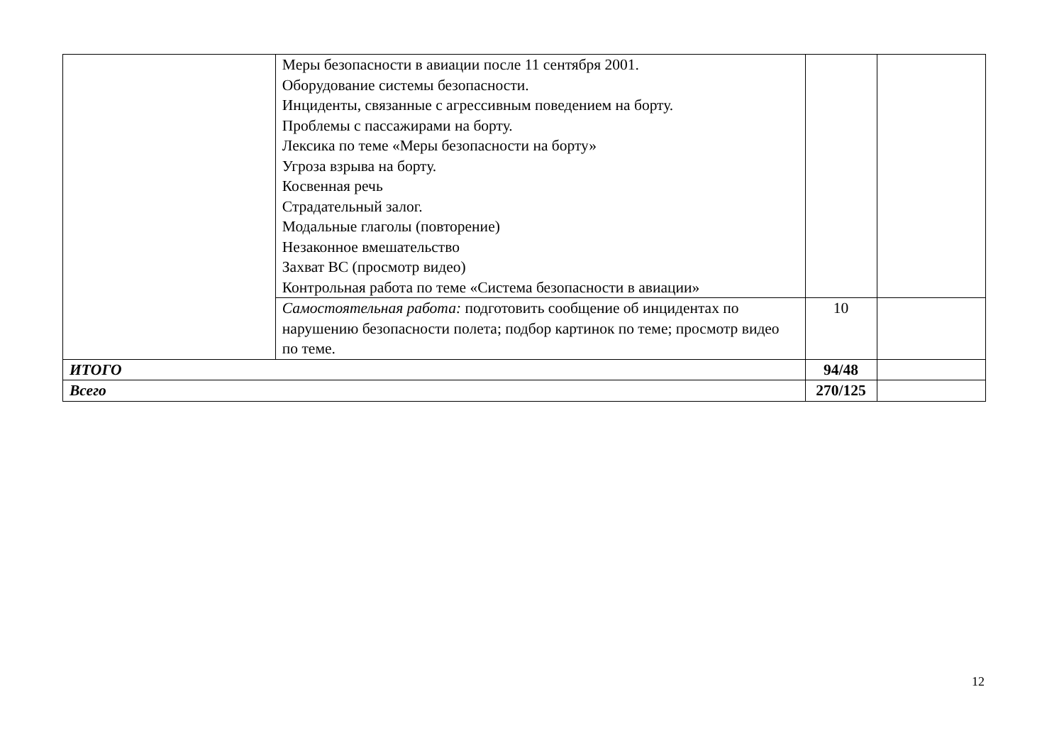| | Меры безопасности в авиации после 11 сентября 2001. Оборудование системы безопасности. Инциденты, связанные с агрессивным поведением на борту. Проблемы с пассажирами на борту. Лексика по теме «Меры безопасности на борту» Угроза взрыва на борту. Косвенная речь Страдательный залог. Модальные глаголы (повторение) Незаконное вмешательство Захват ВС (просмотр видео) Контрольная работа по теме «Система безопасности в авиации» | | |
| | Самостоятельная работа: подготовить сообщение об инцидентах по нарушению безопасности полета; подбор картинок по теме; просмотр видео по теме. | 10 | |
| ИТОГО | | 94/48 | |
| Всего | | 270/125 | |
12